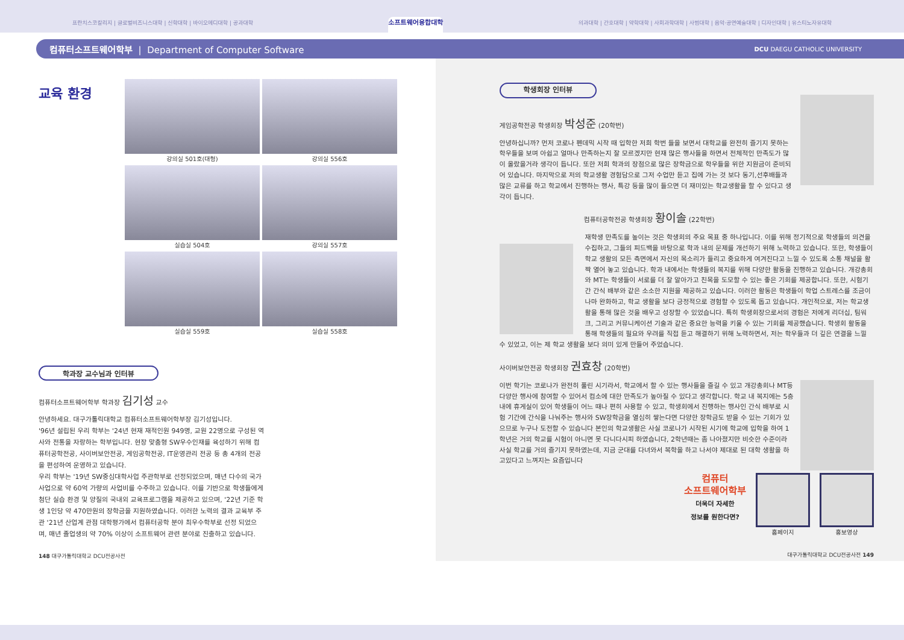프란치스코칼리지 | 글로벌비즈니스대학 | 신학대학 | 바이오메디대학 | 공과대학 소프트웨어융합대학 의과대학 | 간호대학 | 약학대학 | 사회과학대학 | 사범대학 | 음악·공연예술대학 | 디자인대학 | 유스티노자유대학
컴퓨터소프트웨어학부 | Department of Computer Software DCU DAEGU CATHOLIC UNIVERSITY
교육 환경
강의실 501호(대형)
강의실 556호
실습실 504호
강의실 557호
실습실 559호
실습실 558호
학과장 교수님과 인터뷰
컴퓨터소프트웨어학부 학과장 김기성 교수
안녕하세요. 대구가톨릭대학교 컴퓨터소프트웨어학부장 김기성입니다.
'96년 설립된 우리 학부는 '24년 현재 재적인원 949명, 교원 22명으로 구성된 역사와 전통을 자랑하는 학부입니다. 현장 맞춤형 SW우수인재를 육성하기 위해 컴퓨터공학전공, 사이버보안전공, 게임공학전공, IT운영관리 전공 등 총 4개의 전공을 편성하여 운영하고 있습니다.
우리 학부는 '19년 SW중심대학사업 주관학부로 선정되었으며, 매년 다수의 국가사업으로 약 60억 가량의 사업비를 수주하고 있습니다. 이를 기반으로 학생들에게 첨단 실습 환경 및 양질의 국내외 교육프로그램을 제공하고 있으며, '22년 기준 학생 1인당 약 470만원의 장학금을 지원하였습니다. 이러한 노력의 결과 교육부 주관 '21년 산업계 관점 대학평가에서 컴퓨터공학 분야 최우수학부로 선정 되었으며, 매년 졸업생의 약 70% 이상이 소프트웨어 관련 분야로 진출하고 있습니다.
148 대구가톨릭대학교 DCU전공사전
학생회장 인터뷰
게임공학전공 학생회장 박성준 (20학번)
안녕하십니까? 먼저 코로나 펜데믹 시작 때 입학한 저희 학번 들을 보면서 대학교를 완전히 즐기지 못하는 학우들을 보며 아쉽고 얼마나 만족하는지 잘 모르겠지만 현재 많은 행사들을 하면서 전체적인 만족도가 많이 올랐을거라 생각이 듭니다. 또한 저희 학과의 장점으로 많은 장학금으로 학우들을 위한 지원금이 준비되어 있습니다. 마지막으로 저의 학교생활 경험담으로 그저 수업만 듣고 집에 가는 것 보다 동기,선후배들과 많은 교류를 하고 학교에서 진행하는 행사, 특강 등을 많이 들으면 더 재미있는 학교생활을 할 수 있다고 생각이 듭니다.
컴퓨터공학전공 학생회장 황이솔 (22학번)
재학생 만족도를 높이는 것은 학생회의 주요 목표 중 하나입니다. 이를 위해 정기적으로 학생들의 의견을 수집하고, 그들의 피드백을 바탕으로 학과 내의 문제를 개선하기 위해 노력하고 있습니다. 또한, 학생들이 학교 생활의 모든 측면에서 자신의 목소리가 들리고 중요하게 여겨진다고 느낄 수 있도록 소통 채널을 활짝 열어 놓고 있습니다. 학과 내에서는 학생들의 복지를 위해 다양한 활동을 진행하고 있습니다. 개강총회와 MT는 학생들이 서로를 더 잘 알아가고 친목을 도모할 수 있는 좋은 기회를 제공합니다. 또한, 시험기간 간식 배부와 같은 소소한 지원을 제공하고 있습니다. 이러한 활동은 학생들이 학업 스트레스를 조금이나마 완화하고, 학교 생활을 보다 긍정적으로 경험할 수 있도록 돕고 있습니다. 개인적으로, 저는 학교생활을 통해 많은 것을 배우고 성장할 수 있었습니다. 특히 학생회장으로서의 경험은 저에게 리더십, 팀워크, 그리고 커뮤니케이션 기술과 같은 중요한 능력을 키울 수 있는 기회를 제공했습니다. 학생회 활동을 통해 학생들의 필요와 우려를 직접 듣고 해결하기 위해 노력하면서, 저는 학우들과 더 깊은 연결을 느낄 수 있었고, 이는 제 학교 생활을 보다 의미 있게 만들어 주었습니다.
사이버보안전공 학생회장 권효창 (20학번)
이번 학기는 코로나가 완전히 풀린 시기라서, 학교에서 할 수 있는 행사들을 즐길 수 있고 개강총회나 MT등 다양한 행사에 참여할 수 있어서 컴소에 대한 만족도가 높아질 수 있다고 생각합니다. 학교 내 복지에는 5층 내에 휴게실이 있어 학생들이 어느 때나 편히 사용할 수 있고, 학생회에서 진행하는 행사인 간식 배부로 시험 기간에 간식을 나눠주는 행사와 SW장학금을 열심히 쌓는다면 다양한 장학금도 받을 수 있는 기회가 있으므로 누구나 도전할 수 있습니다 본인의 학교생활은 사실 코로나가 시작된 시기에 학교에 입학을 하여 1학년은 거의 학교를 시험이 아니면 못 다니다시피 하였습니다, 2학년때는 좀 나아졌지만 비슷한 수준이라 사실 학교를 거의 즐기지 못하였는데, 지금 군대를 다녀와서 복학을 하고 나서야 제대로 된 대학 생활을 하고있다고 느껴지는 요즘입니다
컴퓨터
소프트웨어학부
더욱더 자세한
정보를 원한다면?
홈페이지 홍보영상
대구가톨릭대학교 DCU전공사전 149